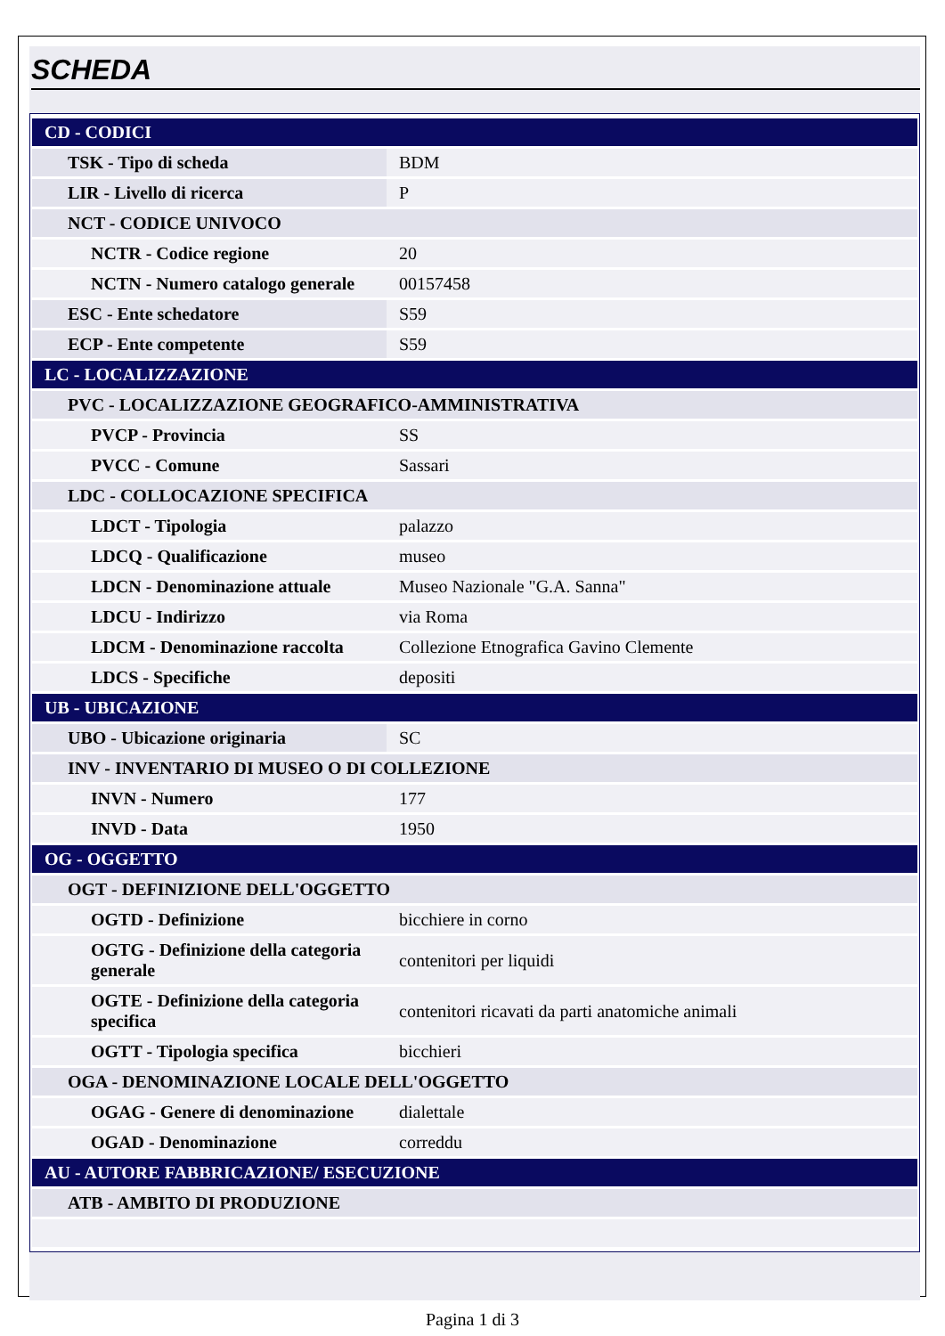SCHEDA
| CD - CODICI | |
| TSK - Tipo di scheda | BDM |
| LIR - Livello di ricerca | P |
| NCT - CODICE UNIVOCO | |
| NCTR - Codice regione | 20 |
| NCTN - Numero catalogo generale | 00157458 |
| ESC - Ente schedatore | S59 |
| ECP - Ente competente | S59 |
| LC - LOCALIZZAZIONE | |
| PVC - LOCALIZZAZIONE GEOGRAFICO-AMMINISTRATIVA | |
| PVCP - Provincia | SS |
| PVCC - Comune | Sassari |
| LDC - COLLOCAZIONE SPECIFICA | |
| LDCT - Tipologia | palazzo |
| LDCQ - Qualificazione | museo |
| LDCN - Denominazione attuale | Museo Nazionale "G.A. Sanna" |
| LDCU - Indirizzo | via Roma |
| LDCM - Denominazione raccolta | Collezione Etnografica Gavino Clemente |
| LDCS - Specifiche | depositi |
| UB - UBICAZIONE | |
| UBO - Ubicazione originaria | SC |
| INV - INVENTARIO DI MUSEO O DI COLLEZIONE | |
| INVN - Numero | 177 |
| INVD - Data | 1950 |
| OG - OGGETTO | |
| OGT - DEFINIZIONE DELL'OGGETTO | |
| OGTD - Definizione | bicchiere in corno |
| OGTG - Definizione della categoria generale | contenitori per liquidi |
| OGTE - Definizione della categoria specifica | contenitori ricavati da parti anatomiche animali |
| OGTT - Tipologia specifica | bicchieri |
| OGA - DENOMINAZIONE LOCALE DELL'OGGETTO | |
| OGAG - Genere di denominazione | dialettale |
| OGAD - Denominazione | correddu |
| AU - AUTORE FABBRICAZIONE/ ESECUZIONE | |
| ATB - AMBITO DI PRODUZIONE | |
Pagina 1 di 3